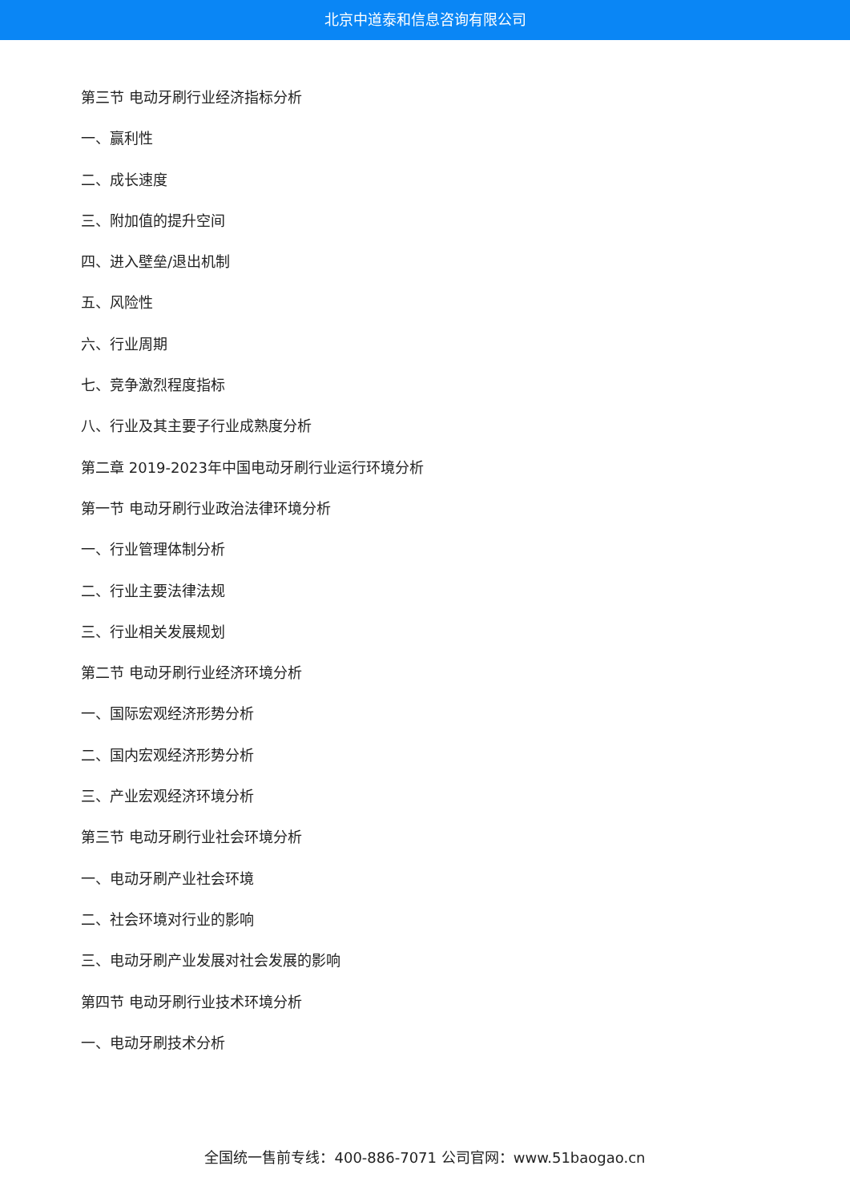北京中道泰和信息咨询有限公司
第三节 电动牙刷行业经济指标分析
一、赢利性
二、成长速度
三、附加值的提升空间
四、进入壁垒/退出机制
五、风险性
六、行业周期
七、竞争激烈程度指标
八、行业及其主要子行业成熟度分析
第二章 2019-2023年中国电动牙刷行业运行环境分析
第一节 电动牙刷行业政治法律环境分析
一、行业管理体制分析
二、行业主要法律法规
三、行业相关发展规划
第二节 电动牙刷行业经济环境分析
一、国际宏观经济形势分析
二、国内宏观经济形势分析
三、产业宏观经济环境分析
第三节 电动牙刷行业社会环境分析
一、电动牙刷产业社会环境
二、社会环境对行业的影响
三、电动牙刷产业发展对社会发展的影响
第四节 电动牙刷行业技术环境分析
一、电动牙刷技术分析
全国统一售前专线：400-886-7071 公司官网：www.51baogao.cn